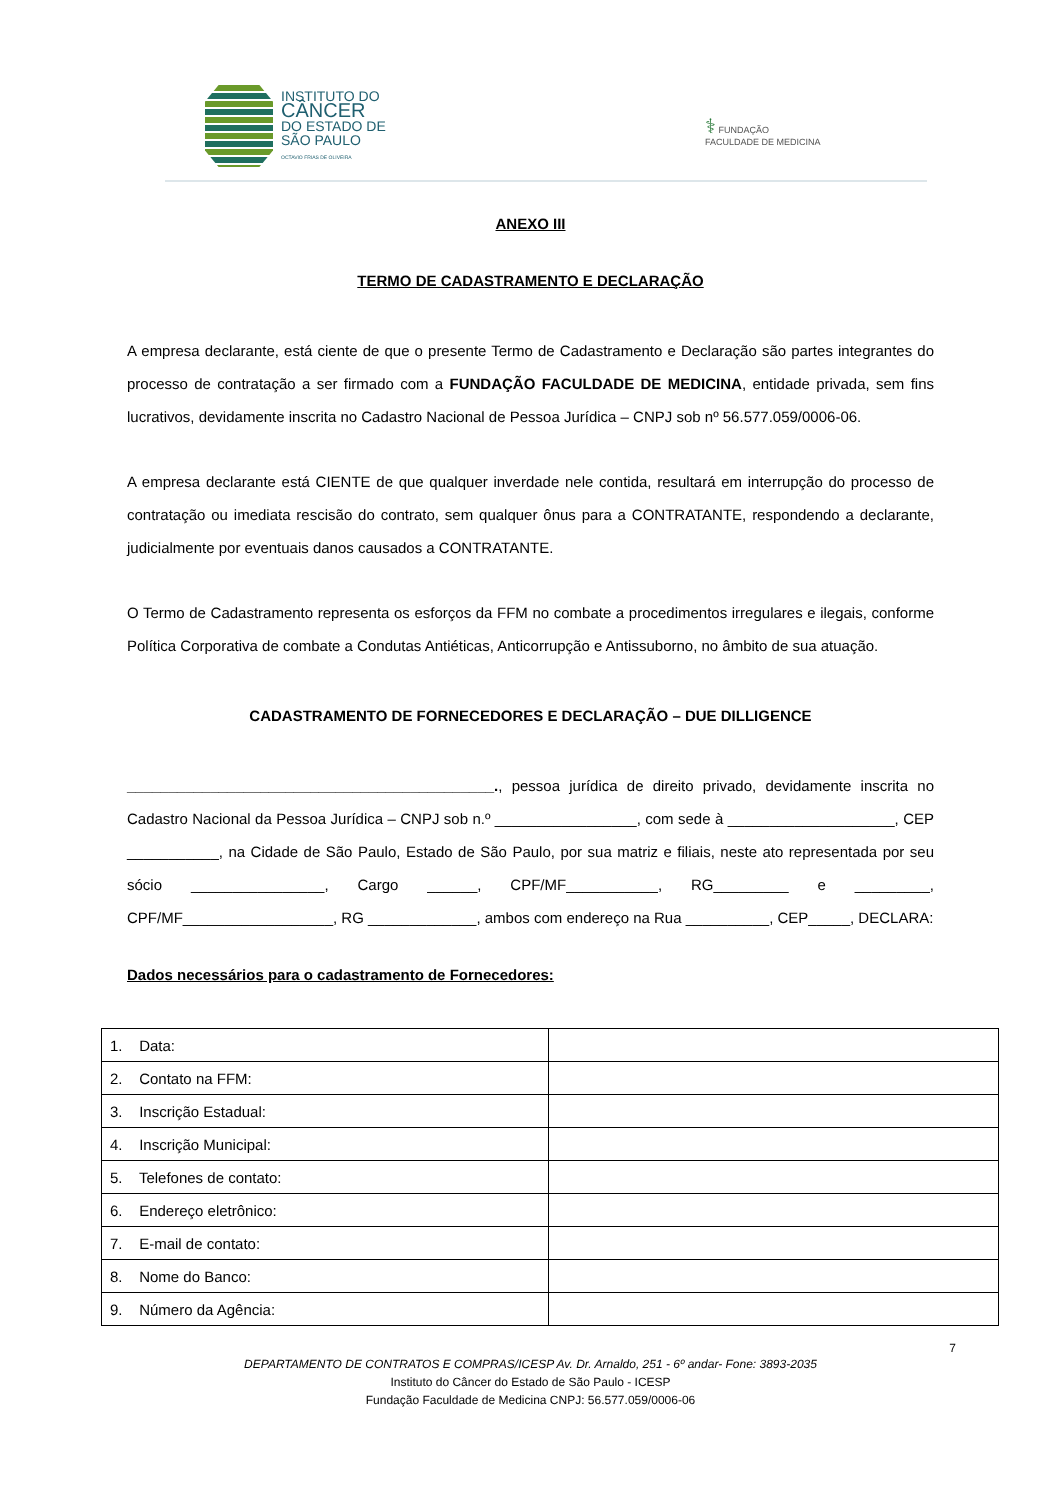INSTITUTO DO
CÂNCER
DO ESTADO DE
SÃO PAULO
OCTAVIO FRIAS DE OLIVEIRA
⚕ FUNDAÇÃO
FACULDADE DE MEDICINA
ANEXO III
TERMO DE CADASTRAMENTO E DECLARAÇÃO
A empresa declarante, está ciente de que o presente Termo de Cadastramento e Declaração são partes integrantes do processo de contratação a ser firmado com a FUNDAÇÃO FACULDADE DE MEDICINA, entidade privada, sem fins lucrativos, devidamente inscrita no Cadastro Nacional de Pessoa Jurídica – CNPJ sob nº 56.577.059/0006-06.
A empresa declarante está CIENTE de que qualquer inverdade nele contida, resultará em interrupção do processo de contratação ou imediata rescisão do contrato, sem qualquer ônus para a CONTRATANTE, respondendo a declarante, judicialmente por eventuais danos causados a CONTRATANTE.
O Termo de Cadastramento representa os esforços da FFM no combate a procedimentos irregulares e ilegais, conforme Política Corporativa de combate a Condutas Antiéticas, Anticorrupção e Antissuborno, no âmbito de sua atuação.
CADASTRAMENTO DE FORNECEDORES E DECLARAÇÃO – DUE DILLIGENCE
____________________________________________., pessoa jurídica de direito privado, devidamente inscrita no Cadastro Nacional da Pessoa Jurídica – CNPJ sob n.º _________________, com sede à ____________________, CEP ___________, na Cidade de São Paulo, Estado de São Paulo, por sua matriz e filiais, neste ato representada por seu sócio ________________, Cargo ______, CPF/MF___________, RG_________ e _________, CPF/MF__________________, RG _____________, ambos com endereço na Rua __________, CEP_____, DECLARA:
Dados necessários para o cadastramento de Fornecedores:
| 1. Data: | |
| 2. Contato na FFM: | |
| 3. Inscrição Estadual: | |
| 4. Inscrição Municipal: | |
| 5. Telefones de contato: | |
| 6. Endereço eletrônico: | |
| 7. E-mail de contato: | |
| 8. Nome do Banco: | |
| 9. Número da Agência: | |
7
DEPARTAMENTO DE CONTRATOS E COMPRAS/ICESP Av. Dr. Arnaldo, 251 - 6º andar- Fone: 3893-2035
Instituto do Câncer do Estado de São Paulo - ICESP
Fundação Faculdade de Medicina CNPJ: 56.577.059/0006-06